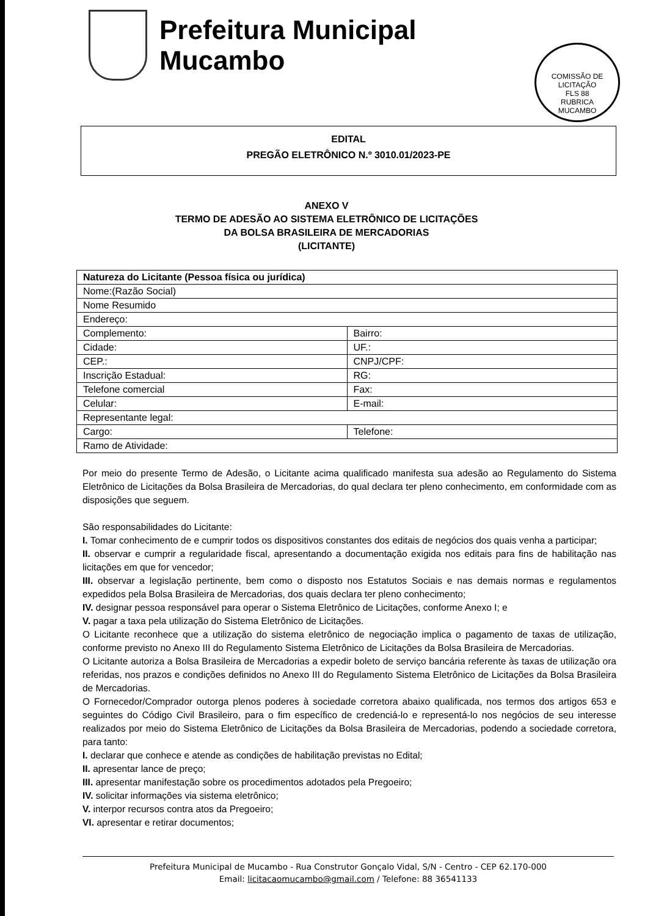Prefeitura Municipal
Mucambo
COMISSÃO DE LICITAÇÃO
FLS 88
RUBRICA
MUCAMBO
EDITAL
PREGÃO ELETRÔNICO N.º 3010.01/2023-PE
ANEXO V
TERMO DE ADESÃO AO SISTEMA ELETRÔNICO DE LICITAÇÕES
DA BOLSA BRASILEIRA DE MERCADORIAS
(LICITANTE)
| Natureza do Licitante (Pessoa física ou jurídica) | |
| Nome:(Razão Social) | |
| Nome Resumido | |
| Endereço: | |
| Complemento: | Bairro: |
| Cidade: | UF.: |
| CEP.: | CNPJ/CPF: |
| Inscrição Estadual: | RG: |
| Telefone comercial | Fax: |
| Celular: | E-mail: |
| Representante legal: | |
| Cargo: | Telefone: |
| Ramo de Atividade: | |
Por meio do presente Termo de Adesão, o Licitante acima qualificado manifesta sua adesão ao Regulamento do Sistema Eletrônico de Licitações da Bolsa Brasileira de Mercadorias, do qual declara ter pleno conhecimento, em conformidade com as disposições que seguem.
São responsabilidades do Licitante:
I. Tomar conhecimento de e cumprir todos os dispositivos constantes dos editais de negócios dos quais venha a participar;
II. observar e cumprir a regularidade fiscal, apresentando a documentação exigida nos editais para fins de habilitação nas licitações em que for vencedor;
III. observar a legislação pertinente, bem como o disposto nos Estatutos Sociais e nas demais normas e regulamentos expedidos pela Bolsa Brasileira de Mercadorias, dos quais declara ter pleno conhecimento;
IV. designar pessoa responsável para operar o Sistema Eletrônico de Licitações, conforme Anexo I; e
V. pagar a taxa pela utilização do Sistema Eletrônico de Licitações.
O Licitante reconhece que a utilização do sistema eletrônico de negociação implica o pagamento de taxas de utilização, conforme previsto no Anexo III do Regulamento Sistema Eletrônico de Licitações da Bolsa Brasileira de Mercadorias.
O Licitante autoriza a Bolsa Brasileira de Mercadorias a expedir boleto de serviço bancária referente às taxas de utilização ora referidas, nos prazos e condições definidos no Anexo III do Regulamento Sistema Eletrônico de Licitações da Bolsa Brasileira de Mercadorias.
O Fornecedor/Comprador outorga plenos poderes à sociedade corretora abaixo qualificada, nos termos dos artigos 653 e seguintes do Código Civil Brasileiro, para o fim específico de credenciá-lo e representá-lo nos negócios de seu interesse realizados por meio do Sistema Eletrônico de Licitações da Bolsa Brasileira de Mercadorias, podendo a sociedade corretora, para tanto:
I. declarar que conhece e atende as condições de habilitação previstas no Edital;
II. apresentar lance de preço;
III. apresentar manifestação sobre os procedimentos adotados pela Pregoeiro;
IV. solicitar informações via sistema eletrônico;
V. interpor recursos contra atos da Pregoeiro;
VI. apresentar e retirar documentos;
Prefeitura Municipal de Mucambo - Rua Construtor Gonçalo Vidal, S/N - Centro - CEP 62.170-000
Email: licitacaomucambo@gmail.com / Telefone: 88 36541133